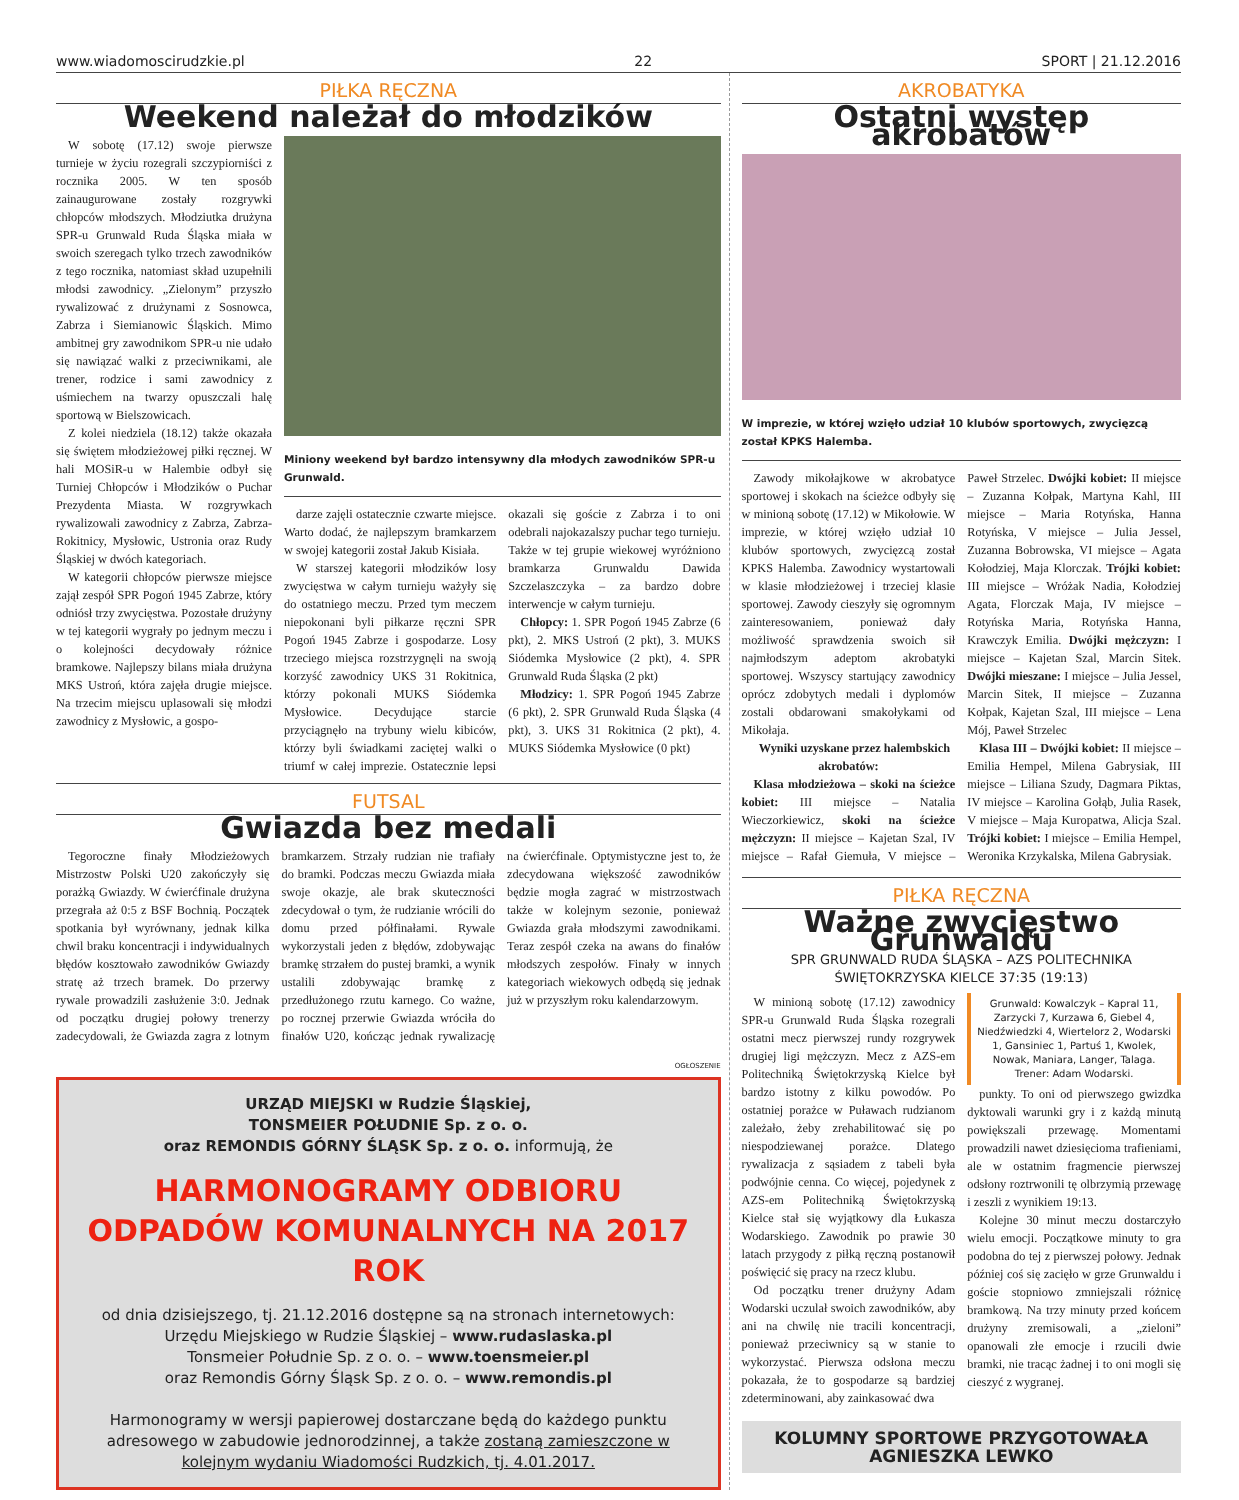www.wiadomoscirudzkie.pl 22 SPORT | 21.12.2016
PIŁKA RĘCZNA
Weekend należał do młodzików
W sobotę (17.12) swoje pierwsze turnieje w życiu rozegrali szczypiorniści z rocznika 2005. W ten sposób zainaugurowane zostały rozgrywki chłopców młodszych. Młodziutka drużyna SPR-u Grunwald Ruda Śląska miała w swoich szeregach tylko trzech zawodników z tego rocznika, natomiast skład uzupełnili młodsi zawodnicy. „Zielonym” przyszło rywalizować z drużynami z Sosnowca, Zabrza i Siemianowic Śląskich. Mimo ambitnej gry zawodnikom SPR-u nie udało się nawiązać walki z przeciwnikami, ale trener, rodzice i sami zawodnicy z uśmiechem na twarzy opuszczali halę sportową w Bielszowicach.
Z kolei niedziela (18.12) także okazała się świętem młodzieżowej piłki ręcznej. W hali MOSiR-u w Halembie odbył się Turniej Chłopców i Młodzików o Puchar Prezydenta Miasta. W rozgrywkach rywalizowali zawodnicy z Zabrza, Zabrza-Rokitnicy, Mysłowic, Ustronia oraz Rudy Śląskiej w dwóch kategoriach.
W kategorii chłopców pierwsze miejsce zajął zespół SPR Pogoń 1945 Zabrze, który odniósł trzy zwycięstwa. Pozostałe drużyny w tej kategorii wygrały po jednym meczu i o kolejności decydowały różnice bramkowe. Najlepszy bilans miała drużyna MKS Ustroń, która zajęła drugie miejsce. Na trzecim miejscu uplasowali się młodzi zawodnicy z Mysłowic, a gospo-
Miniony weekend był bardzo intensywny dla młodych zawodników SPR-u Grunwald.
darze zajęli ostatecznie czwarte miejsce. Warto dodać, że najlepszym bramkarzem w swojej kategorii został Jakub Kisiała.
W starszej kategorii młodzików losy zwycięstwa w całym turnieju ważyły się do ostatniego meczu. Przed tym meczem niepokonani byli piłkarze ręczni SPR Pogoń 1945 Zabrze i gospodarze. Losy trzeciego miejsca rozstrzygnęli na swoją korzyść zawodnicy UKS 31 Rokitnica, którzy pokonali MUKS Siódemka Mysłowice. Decydujące starcie przyciągnęło na trybuny wielu kibiców, którzy byli świadkami zaciętej walki o triumf w całej imprezie. Ostatecznie lepsi okazali się goście z Zabrza i to oni odebrali najokazalszy puchar tego turnieju. Także w tej grupie wiekowej wyróżniono bramkarza Grunwaldu Dawida Szczelaszczyka – za bardzo dobre interwencje w całym turnieju.
Chłopcy: 1. SPR Pogoń 1945 Zabrze (6 pkt), 2. MKS Ustroń (2 pkt), 3. MUKS Siódemka Mysłowice (2 pkt), 4. SPR Grunwald Ruda Śląska (2 pkt)
Młodzicy: 1. SPR Pogoń 1945 Zabrze (6 pkt), 2. SPR Grunwald Ruda Śląska (4 pkt), 3. UKS 31 Rokitnica (2 pkt), 4. MUKS Siódemka Mysłowice (0 pkt)
FUTSAL
Gwiazda bez medali
Tegoroczne finały Młodzieżowych Mistrzostw Polski U20 zakończyły się porażką Gwiazdy. W ćwierćfinale drużyna przegrała aż 0:5 z BSF Bochnią. Początek spotkania był wyrównany, jednak kilka chwil braku koncentracji i indywidualnych błędów kosztowało zawodników Gwiazdy stratę aż trzech bramek. Do przerwy rywale prowadzili zasłużenie 3:0. Jednak od początku drugiej połowy trenerzy zadecydowali, że Gwiazda zagra z lotnym bramkarzem. Strzały rudzian nie trafiały do bramki. Podczas meczu Gwiazda miała swoje okazje, ale brak skuteczności zdecydował o tym, że rudzianie wrócili do domu przed półfinałami. Rywale wykorzystali jeden z błędów, zdobywając bramkę strzałem do pustej bramki, a wynik ustalili zdobywając bramkę z przedłużonego rzutu karnego. Co ważne, po rocznej przerwie Gwiazda wróciła do finałów U20, kończąc jednak rywalizację na ćwierćfinale. Optymistyczne jest to, że zdecydowana większość zawodników będzie mogła zagrać w mistrzostwach także w kolejnym sezonie, ponieważ Gwiazda grała młodszymi zawodnikami. Teraz zespół czeka na awans do finałów młodszych zespołów. Finały w innych kategoriach wiekowych odbędą się jednak już w przyszłym roku kalendarzowym.
OGŁOSZENIE
URZĄD MIEJSKI w Rudzie Śląskiej,
TONSMEIER POŁUDNIE Sp. z o. o.
oraz REMONDIS GÓRNY ŚLĄSK Sp. z o. o. informują, że
HARMONOGRAMY ODBIORU ODPADÓW KOMUNALNYCH NA 2017 ROK
od dnia dzisiejszego, tj. 21.12.2016 dostępne są na stronach internetowych:
Urzędu Miejskiego w Rudzie Śląskiej – www.rudaslaska.pl
Tonsmeier Południe Sp. z o. o. – www.toensmeier.pl
oraz Remondis Górny Śląsk Sp. z o. o. – www.remondis.pl
Harmonogramy w wersji papierowej dostarczane będą do każdego punktu adresowego w zabudowie jednorodzinnej, a także zostaną zamieszczone w kolejnym wydaniu Wiadomości Rudzkich, tj. 4.01.2017.
AKROBATYKA
Ostatni występ akrobatów
W imprezie, w której wzięło udział 10 klubów sportowych, zwycięzcą został KPKS Halemba.
Zawody mikołajkowe w akrobatyce sportowej i skokach na ścieżce odbyły się w minioną sobotę (17.12) w Mikołowie. W imprezie, w której wzięło udział 10 klubów sportowych, zwycięzcą został KPKS Halemba. Zawodnicy wystartowali w klasie młodzieżowej i trzeciej klasie sportowej. Zawody cieszyły się ogromnym zainteresowaniem, ponieważ dały możliwość sprawdzenia swoich sił najmłodszym adeptom akrobatyki sportowej. Wszyscy startujący zawodnicy oprócz zdobytych medali i dyplomów zostali obdarowani smakołykami od Mikołaja.
Wyniki uzyskane przez halembskich akrobatów:
Klasa młodzieżowa – skoki na ścieżce kobiet: III miejsce – Natalia Wieczorkiewicz, skoki na ścieżce mężczyzn: II miejsce – Kajetan Szal, IV miejsce – Rafał Giemuła, V miejsce – Paweł Strzelec. Dwójki kobiet: II miejsce – Zuzanna Kołpak, Martyna Kahl, III miejsce – Maria Rotyńska, Hanna Rotyńska, V miejsce – Julia Jessel, Zuzanna Bobrowska, VI miejsce – Agata Kołodziej, Maja Klorczak. Trójki kobiet: III miejsce – Wróżak Nadia, Kołodziej Agata, Florczak Maja, IV miejsce – Rotyńska Maria, Rotyńska Hanna, Krawczyk Emilia. Dwójki mężczyzn: I miejsce – Kajetan Szal, Marcin Sitek. Dwójki mieszane: I miejsce – Julia Jessel, Marcin Sitek, II miejsce – Zuzanna Kołpak, Kajetan Szal, III miejsce – Lena Mój, Paweł Strzelec
Klasa III – Dwójki kobiet: II miejsce – Emilia Hempel, Milena Gabrysiak, III miejsce – Liliana Szudy, Dagmara Piktas, IV miejsce – Karolina Gołąb, Julia Rasek, V miejsce – Maja Kuropatwa, Alicja Szal. Trójki kobiet: I miejsce – Emilia Hempel, Weronika Krzykalska, Milena Gabrysiak.
PIŁKA RĘCZNA
Ważne zwycięstwo Grunwaldu
SPR GRUNWALD RUDA ŚLĄSKA – AZS POLITECHNIKA ŚWIĘTOKRZYSKA KIELCE 37:35 (19:13)
W minioną sobotę (17.12) zawodnicy SPR-u Grunwald Ruda Śląska rozegrali ostatni mecz pierwszej rundy rozgrywek drugiej ligi mężczyzn. Mecz z AZS-em Politechniką Świętokrzyską Kielce był bardzo istotny z kilku powodów. Po ostatniej porażce w Puławach rudzianom zależało, żeby zrehabilitować się po niespodziewanej porażce. Dlatego rywalizacja z sąsiadem z tabeli była podwójnie cenna. Co więcej, pojedynek z AZS-em Politechniką Świętokrzyską Kielce stał się wyjątkowy dla Łukasza Wodarskiego. Zawodnik po prawie 30 latach przygody z piłką ręczną postanowił poświęcić się pracy na rzecz klubu.
Od początku trener drużyny Adam Wodarski uczulał swoich zawodników, aby ani na chwilę nie tracili koncentracji, ponieważ przeciwnicy są w stanie to wykorzystać. Pierwsza odsłona meczu pokazała, że to gospodarze są bardziej zdeterminowani, aby zainkasować dwa
Grunwald: Kowalczyk – Kapral 11, Zarzycki 7, Kurzawa 6, Giebel 4, Niedźwiedzki 4, Wiertelorz 2, Wodarski 1, Gansiniec 1, Partuś 1, Kwolek, Nowak, Maniara, Langer, Talaga.
Trener: Adam Wodarski.
punkty. To oni od pierwszego gwizdka dyktowali warunki gry i z każdą minutą powiększali przewagę. Momentami prowadzili nawet dziesięcioma trafieniami, ale w ostatnim fragmencie pierwszej odsłony roztrwonili tę olbrzymią przewagę i zeszli z wynikiem 19:13.
Kolejne 30 minut meczu dostarczyło wielu emocji. Początkowe minuty to gra podobna do tej z pierwszej połowy. Jednak później coś się zacięło w grze Grunwaldu i goście stopniowo zmniejszali różnicę bramkową. Na trzy minuty przed końcem drużyny zremisowali, a „zieloni” opanowali złe emocje i rzucili dwie bramki, nie tracąc żadnej i to oni mogli się cieszyć z wygranej.
KOLUMNY SPORTOWE PRZYGOTOWAŁA AGNIESZKA LEWKO